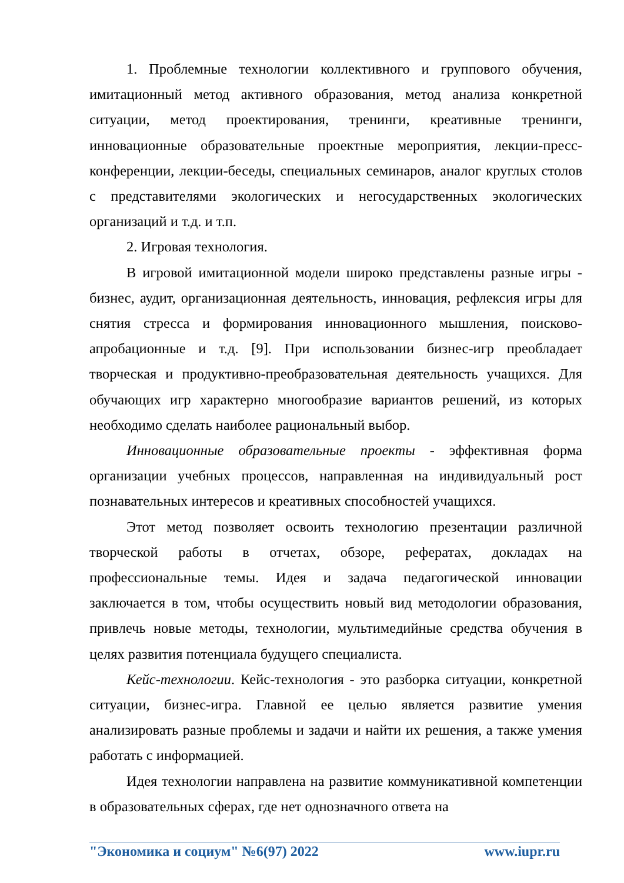1. Проблемные технологии коллективного и группового обучения, имитационный метод активного образования, метод анализа конкретной ситуации, метод проектирования, тренинги, креативные тренинги, инновационные образовательные проектные мероприятия, лекции-пресс-конференции, лекции-беседы, специальных семинаров, аналог круглых столов с представителями экологических и негосударственных экологических организаций и т.д. и т.п.
2. Игровая технология.
В игровой имитационной модели широко представлены разные игры - бизнес, аудит, организационная деятельность, инновация, рефлексия игры для снятия стресса и формирования инновационного мышления, поисково-апробационные и т.д. [9]. При использовании бизнес-игр преобладает творческая и продуктивно-преобразовательная деятельность учащихся. Для обучающих игр характерно многообразие вариантов решений, из которых необходимо сделать наиболее рациональный выбор.
Инновационные образовательные проекты - эффективная форма организации учебных процессов, направленная на индивидуальный рост познавательных интересов и креативных способностей учащихся.
Этот метод позволяет освоить технологию презентации различной творческой работы в отчетах, обзоре, рефератах, докладах на профессиональные темы. Идея и задача педагогической инновации заключается в том, чтобы осуществить новый вид методологии образования, привлечь новые методы, технологии, мультимедийные средства обучения в целях развития потенциала будущего специалиста.
Кейс-технологии. Кейс-технология - это разборка ситуации, конкретной ситуации, бизнес-игра. Главной ее целью является развитие умения анализировать разные проблемы и задачи и найти их решения, а также умения работать с информацией.
Идея технологии направлена на развитие коммуникативной компетенции в образовательных сферах, где нет однозначного ответа на
"Экономика и социум" №6(97) 2022 www.iupr.ru